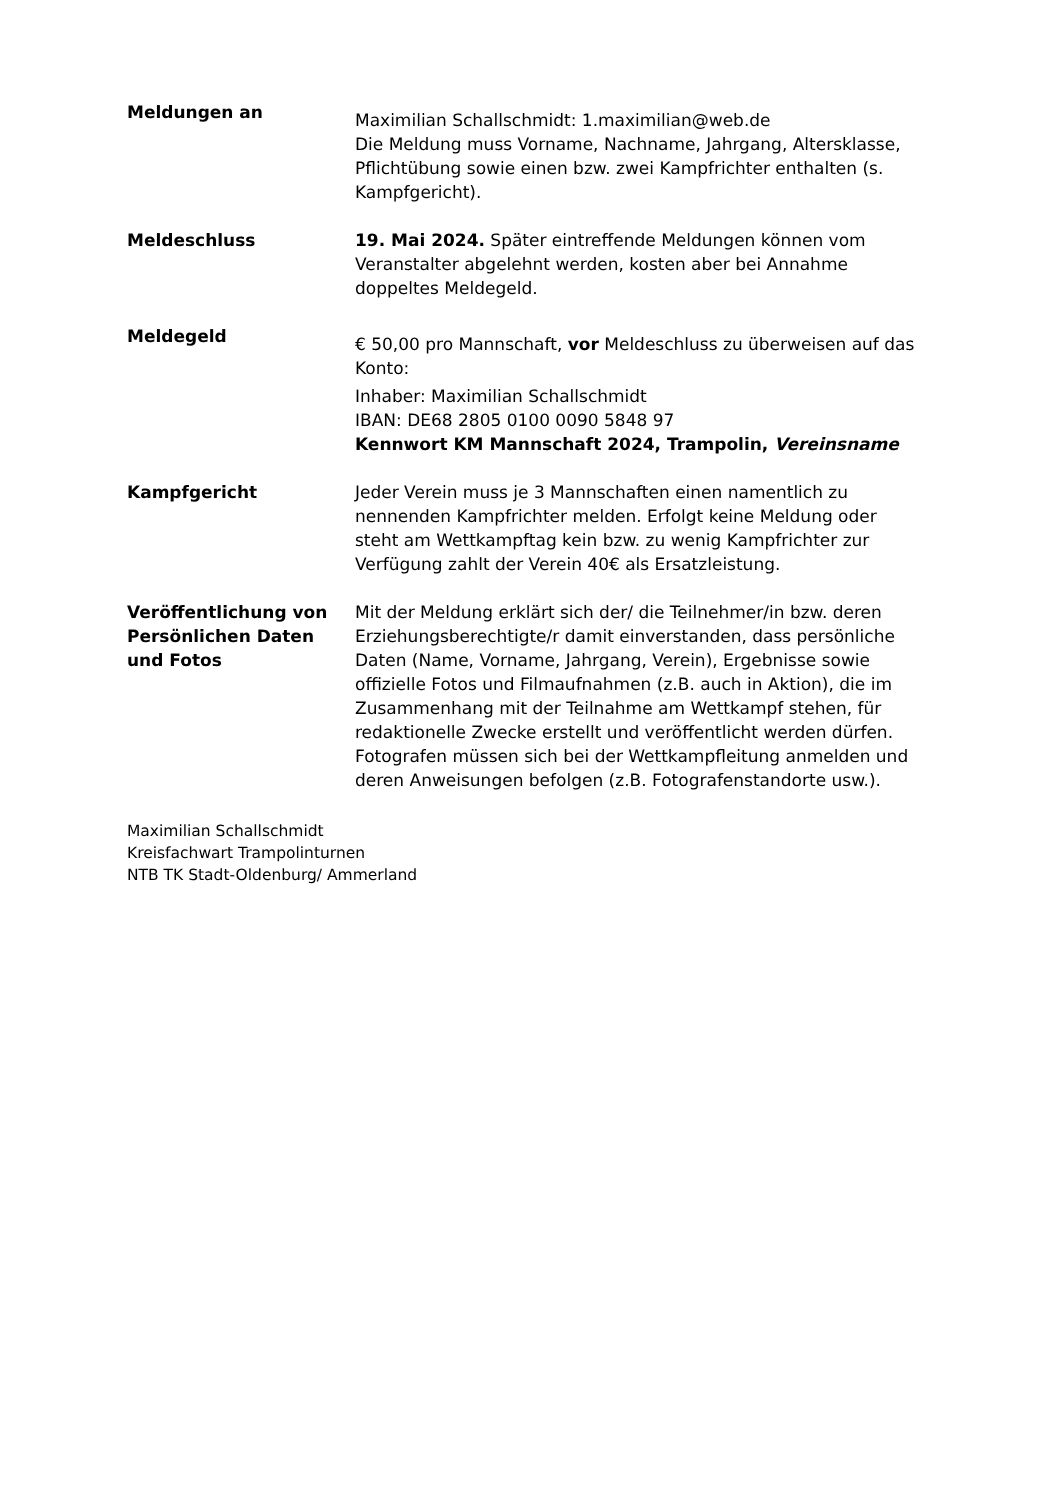Meldungen an
Maximilian Schallschmidt: 1.maximilian@web.de
Die Meldung muss Vorname, Nachname, Jahrgang, Altersklasse, Pflichtübung sowie einen bzw. zwei Kampfrichter enthalten (s. Kampfgericht).
Meldeschluss 19. Mai 2024. Später eintreffende Meldungen können vom Veranstalter abgelehnt werden, kosten aber bei Annahme doppeltes Meldegeld.
Meldegeld
€ 50,00 pro Mannschaft, vor Meldeschluss zu überweisen auf das Konto:
Inhaber: Maximilian Schallschmidt
IBAN: DE68 2805 0100 0090 5848 97
Kennwort KM Mannschaft 2024, Trampolin, Vereinsname
Kampfgericht Jeder Verein muss je 3 Mannschaften einen namentlich zu nennenden Kampfrichter melden. Erfolgt keine Meldung oder steht am Wettkampftag kein bzw. zu wenig Kampfrichter zur Verfügung zahlt der Verein 40€ als Ersatzleistung.
Veröffentlichung von Persönlichen Daten und Fotos
Mit der Meldung erklärt sich der/ die Teilnehmer/in bzw. deren Erziehungsberechtigte/r damit einverstanden, dass persönliche Daten (Name, Vorname, Jahrgang, Verein), Ergebnisse sowie offizielle Fotos und Filmaufnahmen (z.B. auch in Aktion), die im Zusammenhang mit der Teilnahme am Wettkampf stehen, für redaktionelle Zwecke erstellt und veröffentlicht werden dürfen. Fotografen müssen sich bei der Wettkampfleitung anmelden und deren Anweisungen befolgen (z.B. Fotografenstandorte usw.).
Maximilian Schallschmidt
Kreisfachwart Trampolinturnen
NTB TK Stadt-Oldenburg/ Ammerland